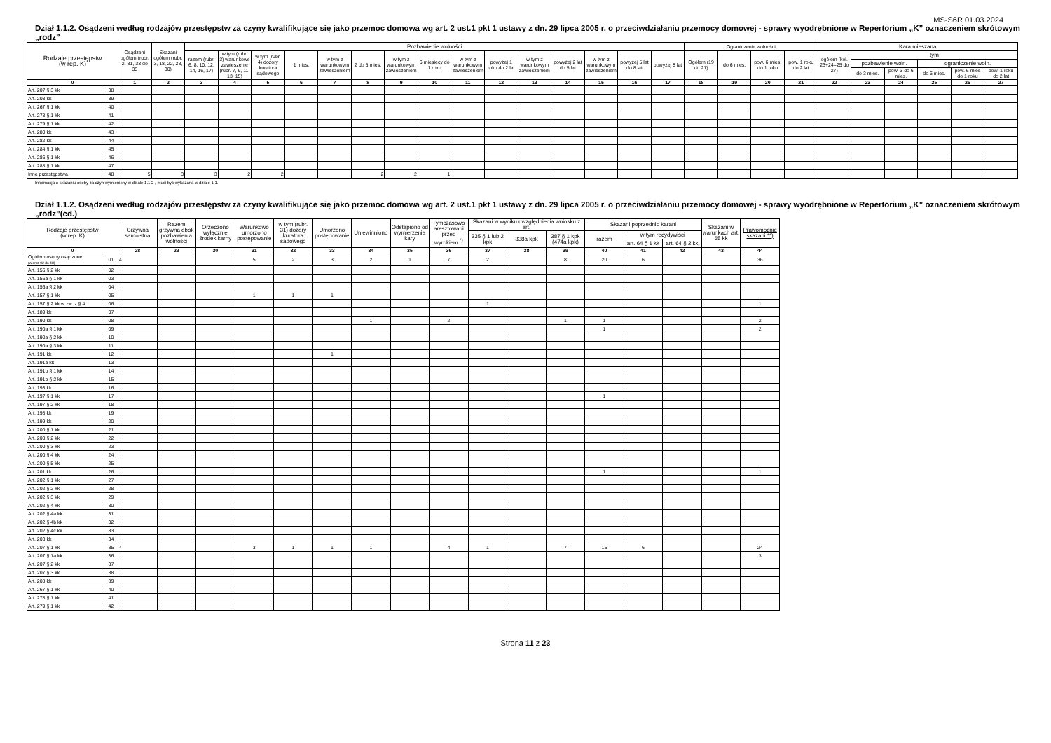MS-S6R 01.03.2024
Dział 1.1.2. Osądzeni według rodzajów przestępstw za czyny kwalifikujące się jako przemoc domowa wg art. 2 ust.1 pkt 1 ustawy z dn. 29 lipca 2005 r. o przeciwdziałaniu przemocy domowej - sprawy wyodrębnione w Repertorium „K” oznaczeniem skrótowym „rodz”
| Rodzaje przestępstw (w rep. K) | | Osądzeni ogółem (rubr. 2, 31, 33 do 35 | Skazani ogółem (rubr. 3, 18, 22, 28, 30) | Pozbawienie wolności | | | | | | | | | | | | | | | Ograniczenie wolności | | | | Kara mieszana | | | | | |
| --- | --- | --- | --- | --- | --- | --- | --- | --- | --- | --- | --- | --- | --- | --- | --- | --- | --- | --- | --- | --- | --- | --- | --- | --- | --- | --- | --- | --- |
| | | | | razem (rubr. 6, 8, 10, 12, 14, 16, 17) | w tym (rubr. 3) warunkowe zawieszenie (rubr. 7, 9, 11, 13, 15) | w tym (rubr. 4) dozory kuratora sądowego | 1 mies. | w tym z warunkowym zawieszeniem | 2 do 5 mies. | w tym z warunkowym zawieszeniem | 6 miesięcy do 1 roku | w tym z warunkowym zawieszeniem | powyżej 1 roku do 2 lat | w tym z warunkowym zawieszeniem | powyżej 2 lat do 5 lat | w tym z warunkowym zawieszeniem | powyżej 5 lat do 8 lat | powyżej 8 lat | Ogółem (19 do 21) | do 6 mies. | pow. 6 mies. do 1 roku | pow. 1 roku do 2 lat | ogółem (kol. 23+24=25 do 27) | tym | | | | |
| | | | | | | | | | | | | | | | | | | | | | | | | pozbawienie woln. | | ograniczenie woln. | | |
| | | | | | | | | | | | | | | | | | | | | | | | | do 3 mies. | pow. 3 do 6 mies. | do 6 mies. | pow. 6 mies do 1 roku | pow. 1 roku do 2 lat |
| 0 | | 1 | 2 | 3 | 4 | 5 | 6 | 7 | 8 | 9 | 10 | 11 | 12 | 13 | 14 | 15 | 16 | 17 | 18 | 19 | 20 | 21 | 22 | 23 | 24 | 25 | 26 | 27 |
| Art. 207 § 3 kk | 38 | | | | | | | | | | | | | | | | | | | | | | | | | | | |
| Art. 208 kk | 39 | | | | | | | | | | | | | | | | | | | | | | | | | | | |
| Art. 267 § 1 kk | 40 | | | | | | | | | | | | | | | | | | | | | | | | | | | |
| Art. 278 § 1 kk | 41 | | | | | | | | | | | | | | | | | | | | | | | | | | | |
| Art. 279 § 1 kk | 42 | | | | | | | | | | | | | | | | | | | | | | | | | | | |
| Art. 280 kk | 43 | | | | | | | | | | | | | | | | | | | | | | | | | | | |
| Art. 282 kk | 44 | | | | | | | | | | | | | | | | | | | | | | | | | | | |
| Art. 284 § 1 kk | 45 | | | | | | | | | | | | | | | | | | | | | | | | | | | |
| Art. 286 § 1 kk | 46 | | | | | | | | | | | | | | | | | | | | | | | | | | | |
| Art. 288 § 1 kk | 47 | | | | | | | | | | | | | | | | | | | | | | | | | | | |
| Inne przestępstwa | 48 | 5 | 3 | 3 | 2 | 2 | | | 2 | 2 | 1 | | | | | | | | | | | | | | | | | |
Informacja o skazaniu osoby za czyn wymieniony w dziale 1.1.2 , musi być wykazana w dziale 1.1.
Dział 1.1.2. Osądzeni według rodzajów przestępstw za czyny kwalifikujące się jako przemoc domowa wg art. 2 ust.1 pkt 1 ustawy z dn. 29 lipca 2005 r. o przeciwdziałaniu przemocy domowej - sprawy wyodrębnione w Repertorium „K” oznaczeniem skrótowym „rodz”(cd.)
| Rodzaje przestępstw (w rep. K) | | Grzywna samoistna | Razem grzywna obok pozbawienia wolności | Orzeczono wyłącznie środek karny | Warunkowo umorzono postępowanie | w tym (rubr. 31) dozory kuratora sadowego | Umorzono postępowanie | Uniewinniono | Odstąpiono od wymierzenia kary | Tymczasowo aresztowani przed wyrokiem <sup>*)</sup> | Skazani w wyniku uwzględnienia wniosku z art. | | | Skazani poprzednio karani | | | Skazani w warunkach art. 65 kk | Prawomocnie skazani **) |
| --- | --- | --- | --- | --- | --- | --- | --- | --- | --- | --- | --- | --- | --- | --- | --- | --- | --- | --- |
| | | | | | | | | | | | 335 § 1 lub 2 kpk | 338a kpk | 387 § 1 kpk (474a kpk) | razem | w tym recydywiści | | | |
| | | | | | | | | | | | | | | | art. 64 § 1 kk | art. 64 § 2 kk | | |
| 0 | | 28 | 29 | 30 | 31 | 32 | 33 | 34 | 35 | 36 | 37 | 38 | 39 | 40 | 41 | 42 | 43 | 44 |
| Ogółem osoby osądzone (wiersz 02 do 48) | 01 | 4 | | | 5 | 2 | 3 | 2 | 1 | 7 | 2 | | 8 | 20 | 6 | | | 36 |
| Art. 156 § 2 kk | 02 | | | | | | | | | | | | | | | | | |
| Art. 156a § 1 kk | 03 | | | | | | | | | | | | | | | | | |
| Art. 156a § 2 kk | 04 | | | | | | | | | | | | | | | | | |
| Art. 157 § 1 kk | 05 | | | | 1 | 1 | 1 | | | | | | | | | | | |
| Art. 157 § 2 kk w zw. z § 4 | 06 | | | | | | | | | | 1 | | | | | | | 1 |
| Art. 189 kk | 07 | | | | | | | | | | | | | | | | | |
| Art. 190 kk | 08 | | | | | | | 1 | | 2 | | | 1 | 1 | | | | 2 |
| Art. 190a § 1 kk | 09 | | | | | | | | | | | | | 1 | | | | 2 |
| Art. 190a § 2 kk | 10 | | | | | | | | | | | | | | | | | |
| Art. 190a § 3 kk | 11 | | | | | | | | | | | | | | | | | |
| Art. 191 kk | 12 | | | | | | 1 | | | | | | | | | | | |
| Art. 191a kk | 13 | | | | | | | | | | | | | | | | | |
| Art. 191b § 1 kk | 14 | | | | | | | | | | | | | | | | | |
| Art. 191b § 2 kk | 15 | | | | | | | | | | | | | | | | | |
| Art. 193 kk | 16 | | | | | | | | | | | | | | | | | |
| Art. 197 § 1 kk | 17 | | | | | | | | | | | | | 1 | | | | |
| Art. 197 § 2 kk | 18 | | | | | | | | | | | | | | | | | |
| Art. 198 kk | 19 | | | | | | | | | | | | | | | | | |
| Art. 199 kk | 20 | | | | | | | | | | | | | | | | | |
| Art. 200 § 1 kk | 21 | | | | | | | | | | | | | | | | | |
| Art. 200 § 2 kk | 22 | | | | | | | | | | | | | | | | | |
| Art. 200 § 3 kk | 23 | | | | | | | | | | | | | | | | | |
| Art. 200 § 4 kk | 24 | | | | | | | | | | | | | | | | | |
| Art. 200 § 5 kk | 25 | | | | | | | | | | | | | | | | | |
| Art. 201 kk | 26 | | | | | | | | | | | | | 1 | | | | 1 |
| Art. 202 § 1 kk | 27 | | | | | | | | | | | | | | | | | |
| Art. 202 § 2 kk | 28 | | | | | | | | | | | | | | | | | |
| Art. 202 § 3 kk | 29 | | | | | | | | | | | | | | | | | |
| Art. 202 § 4 kk | 30 | | | | | | | | | | | | | | | | | |
| Art. 202 § 4a kk | 31 | | | | | | | | | | | | | | | | | |
| Art. 202 § 4b kk | 32 | | | | | | | | | | | | | | | | | |
| Art. 202 § 4c kk | 33 | | | | | | | | | | | | | | | | | |
| Art. 203 kk | 34 | | | | | | | | | | | | | | | | | |
| Art. 207 § 1 kk | 35 | 4 | | | 3 | 1 | 1 | 1 | | 4 | 1 | | 7 | 15 | 6 | | | 24 |
| Art. 207 § 1a kk | 36 | | | | | | | | | | | | | | | | | 3 |
| Art. 207 § 2 kk | 37 | | | | | | | | | | | | | | | | | |
| Art. 207 § 3 kk | 38 | | | | | | | | | | | | | | | | | |
| Art. 208 kk | 39 | | | | | | | | | | | | | | | | | |
| Art. 267 § 1 kk | 40 | | | | | | | | | | | | | | | | | |
| Art. 278 § 1 kk | 41 | | | | | | | | | | | | | | | | | |
| Art. 279 § 1 kk | 42 | | | | | | | | | | | | | | | | | |
Strona 11 z 23